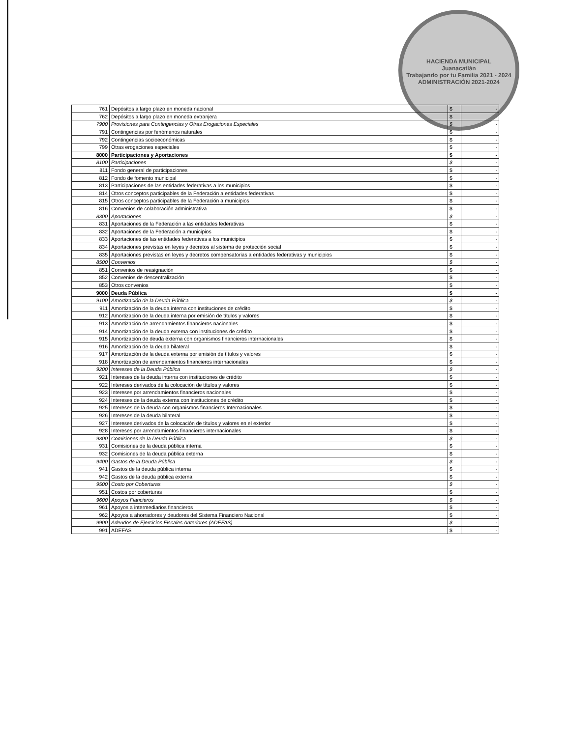HACIENDA MUNICIPAL
Juanacatlán
Trabajando por tu Familia 2021 - 2024
ADMINISTRACIÓN 2021-2024
| 761 | Depósitos a largo plazo en moneda nacional | $ | - |
| 762 | Depósitos a largo plazo en moneda extranjera | $ | - |
| 7900 | Provisiones para Contingencias y Otras Erogaciones Especiales | $ | - |
| 791 | Contingencias por fenómenos naturales | $ | - |
| 792 | Contingencias socioeconómicas | $ | - |
| 799 | Otras erogaciones especiales | $ | - |
| 8000 | Participaciones y Aportaciones | $ | - |
| 8100 | Participaciones | $ | - |
| 811 | Fondo general de participaciones | $ | - |
| 812 | Fondo de fomento municipal | $ | - |
| 813 | Participaciones de las entidades federativas a los municipios | $ | - |
| 814 | Otros conceptos participables de la Federación a entidades federativas | $ | - |
| 815 | Otros conceptos participables de la Federación a municipios | $ | - |
| 816 | Convenios de colaboración administrativa | $ | - |
| 8300 | Aportaciones | $ | - |
| 831 | Aportaciones de la Federación a las entidades federativas | $ | - |
| 832 | Aportaciones de la Federación a municipios | $ | - |
| 833 | Aportaciones de las entidades federativas a los municipios | $ | - |
| 834 | Aportaciones previstas en leyes y decretos al sistema de protección social | $ | - |
| 835 | Aportaciones previstas en leyes y decretos compensatorias a entidades federativas y municipios | $ | - |
| 8500 | Convenios | $ | - |
| 851 | Convenios de reasignación | $ | - |
| 852 | Convenios de descentralización | $ | - |
| 853 | Otros convenios | $ | - |
| 9000 | Deuda Pública | $ | - |
| 9100 | Amortización de la Deuda Pública | $ | - |
| 911 | Amortización de la deuda interna con instituciones de crédito | $ | - |
| 912 | Amortización de la deuda interna por emisión de títulos y valores | $ | - |
| 913 | Amortización de arrendamientos financieros nacionales | $ | - |
| 914 | Amortización de la deuda externa con instituciones de crédito | $ | - |
| 915 | Amortización de deuda externa con organismos financieros internacionales | $ | - |
| 916 | Amortización de la deuda bilateral | $ | - |
| 917 | Amortización de la deuda externa por emisión de títulos y valores | $ | - |
| 918 | Amortización de arrendamientos financieros internacionales | $ | - |
| 9200 | Intereses de la Deuda Pública | $ | - |
| 921 | Intereses de la deuda interna con instituciones de crédito | $ | - |
| 922 | Intereses derivados de la colocación de títulos y valores | $ | - |
| 923 | Intereses por arrendamientos financieros nacionales | $ | - |
| 924 | Intereses de la deuda externa con instituciones de crédito | $ | - |
| 925 | Intereses de la deuda con organismos financieros Internacionales | $ | - |
| 926 | Intereses de la deuda bilateral | $ | - |
| 927 | Intereses derivados de la colocación de títulos y valores en el exterior | $ | - |
| 928 | Intereses por arrendamientos financieros internacionales | $ | - |
| 9300 | Comisiones de la Deuda Pública | $ | - |
| 931 | Comisiones de la deuda pública interna | $ | - |
| 932 | Comisiones de la deuda pública externa | $ | - |
| 9400 | Gastos de la Deuda Pública | $ | - |
| 941 | Gastos de la deuda pública interna | $ | - |
| 942 | Gastos de la deuda pública externa | $ | - |
| 9500 | Costo por Coberturas | $ | - |
| 951 | Costos por coberturas | $ | - |
| 9600 | Apoyos Fiancieros | $ | - |
| 961 | Apoyos a intermediarios financieros | $ | - |
| 962 | Apoyos a ahorradores y deudores del Sistema Financiero Nacional | $ | - |
| 9900 | Adeudos de Ejercicios Fiscales Anteriores (ADEFAS) | $ | - |
| 991 | ADEFAS | $ | - |